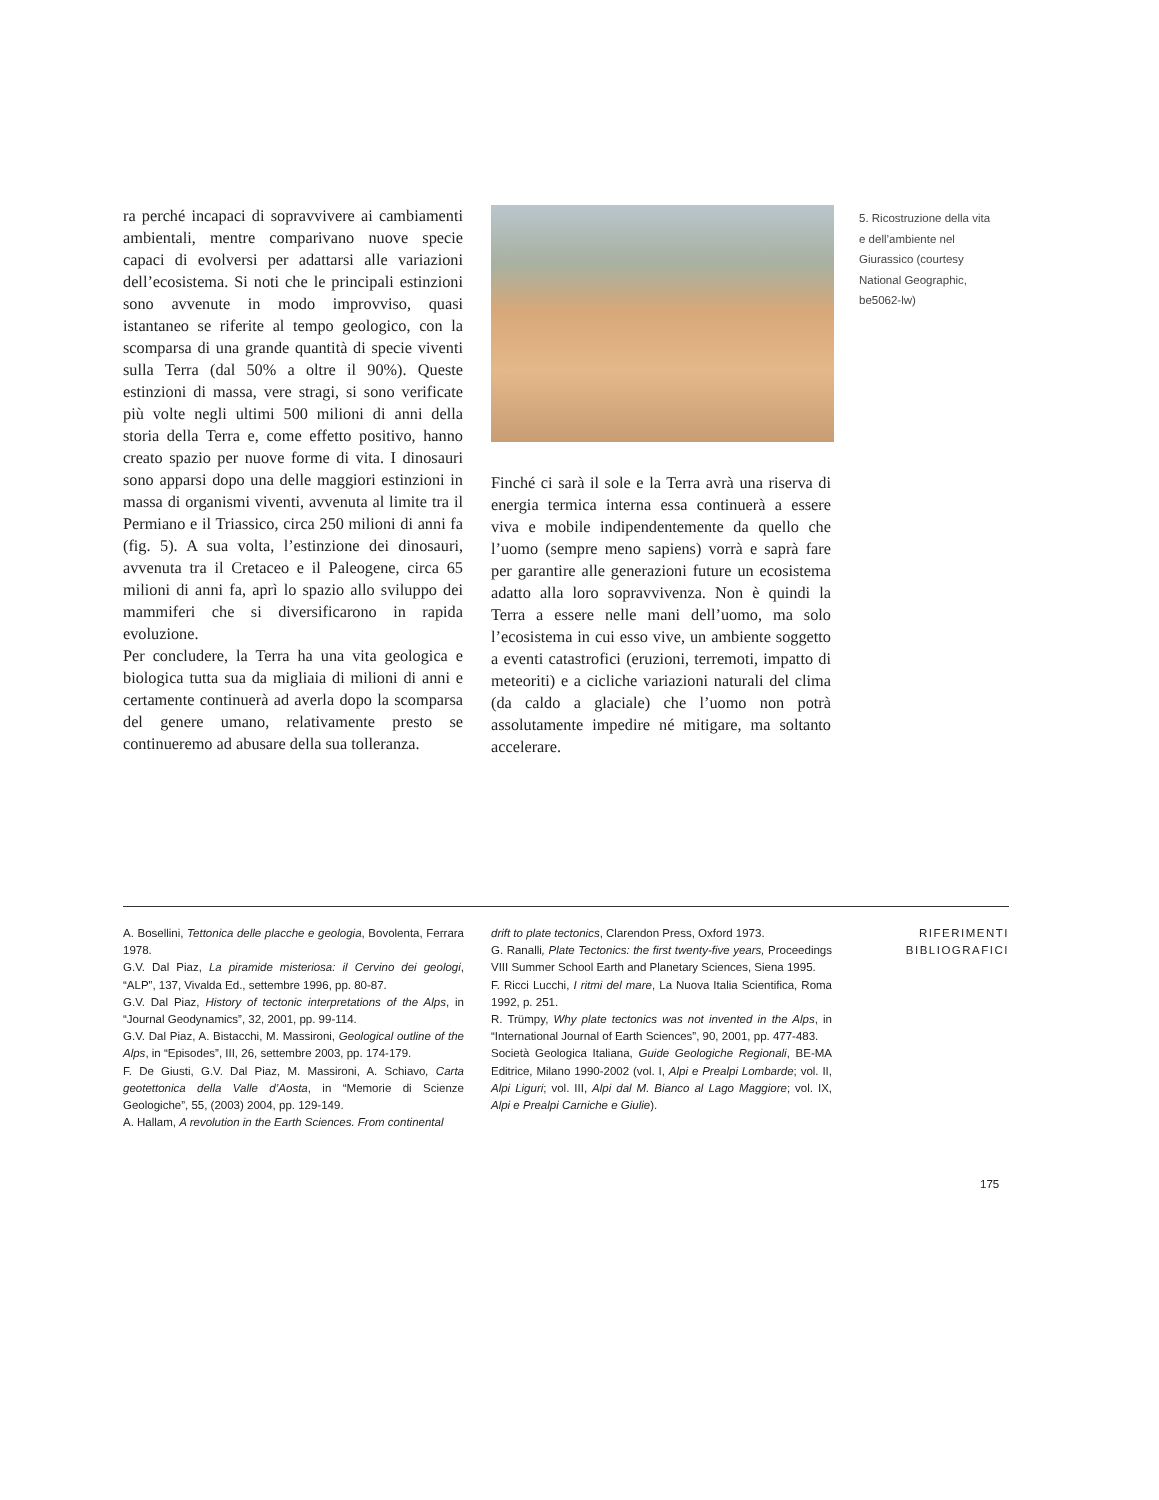ra perché incapaci di sopravvivere ai cambiamenti ambientali, mentre comparivano nuove specie capaci di evolversi per adattarsi alle variazioni dell’ecosistema. Si noti che le principali estinzioni sono avvenute in modo improvviso, quasi istantaneo se riferite al tempo geologico, con la scomparsa di una grande quantità di specie viventi sulla Terra (dal 50% a oltre il 90%). Queste estinzioni di massa, vere stragi, si sono verificate più volte negli ultimi 500 milioni di anni della storia della Terra e, come effetto positivo, hanno creato spazio per nuove forme di vita. I dinosauri sono apparsi dopo una delle maggiori estinzioni in massa di organismi viventi, avvenuta al limite tra il Permiano e il Triassico, circa 250 milioni di anni fa (fig. 5). A sua volta, l’estinzione dei dinosauri, avvenuta tra il Cretaceo e il Paleogene, circa 65 milioni di anni fa, aprì lo spazio allo sviluppo dei mammiferi che si diversificarono in rapida evoluzione.
Per concludere, la Terra ha una vita geologica e biologica tutta sua da migliaia di milioni di anni e certamente continuerà ad averla dopo la scomparsa del genere umano, relativamente presto se continueremo ad abusare della sua tolleranza.
Finché ci sarà il sole e la Terra avrà una riserva di energia termica interna essa continuerà a essere viva e mobile indipendentemente da quello che l’uomo (sempre meno sapiens) vorrà e saprà fare per garantire alle generazioni future un ecosistema adatto alla loro sopravvivenza. Non è quindi la Terra a essere nelle mani dell’uomo, ma solo l’ecosistema in cui esso vive, un ambiente soggetto a eventi catastrofici (eruzioni, terremoti, impatto di meteoriti) e a cicliche variazioni naturali del clima (da caldo a glaciale) che l’uomo non potrà assolutamente impedire né mitigare, ma soltanto accelerare.
5. Ricostruzione della vita e dell’ambiente nel Giurassico (courtesy National Geographic, be5062-lw)
A. Bosellini, Tettonica delle placche e geologia, Bovolenta, Ferrara 1978.
G.V. Dal Piaz, La piramide misteriosa: il Cervino dei geologi, “ALP”, 137, Vivalda Ed., settembre 1996, pp. 80-87.
G.V. Dal Piaz, History of tectonic interpretations of the Alps, in “Journal Geodynamics”, 32, 2001, pp. 99-114.
G.V. Dal Piaz, A. Bistacchi, M. Massironi, Geological outline of the Alps, in “Episodes”, III, 26, settembre 2003, pp. 174-179.
F. De Giusti, G.V. Dal Piaz, M. Massironi, A. Schiavo, Carta geotettonica della Valle d’Aosta, in “Memorie di Scienze Geologiche”, 55, (2003) 2004, pp. 129-149.
A. Hallam, A revolution in the Earth Sciences. From continental
drift to plate tectonics, Clarendon Press, Oxford 1973.
G. Ranalli, Plate Tectonics: the first twenty-five years, Proceedings VIII Summer School Earth and Planetary Sciences, Siena 1995.
F. Ricci Lucchi, I ritmi del mare, La Nuova Italia Scientifica, Roma 1992, p. 251.
R. Trümpy, Why plate tectonics was not invented in the Alps, in “International Journal of Earth Sciences”, 90, 2001, pp. 477-483.
Società Geologica Italiana, Guide Geologiche Regionali, BE-MA Editrice, Milano 1990-2002 (vol. I, Alpi e Prealpi Lombarde; vol. II, Alpi Liguri; vol. III, Alpi dal M. Bianco al Lago Maggiore; vol. IX, Alpi e Prealpi Carniche e Giulie).
RIFERIMENTI
BIBLIOGRAFICI
175